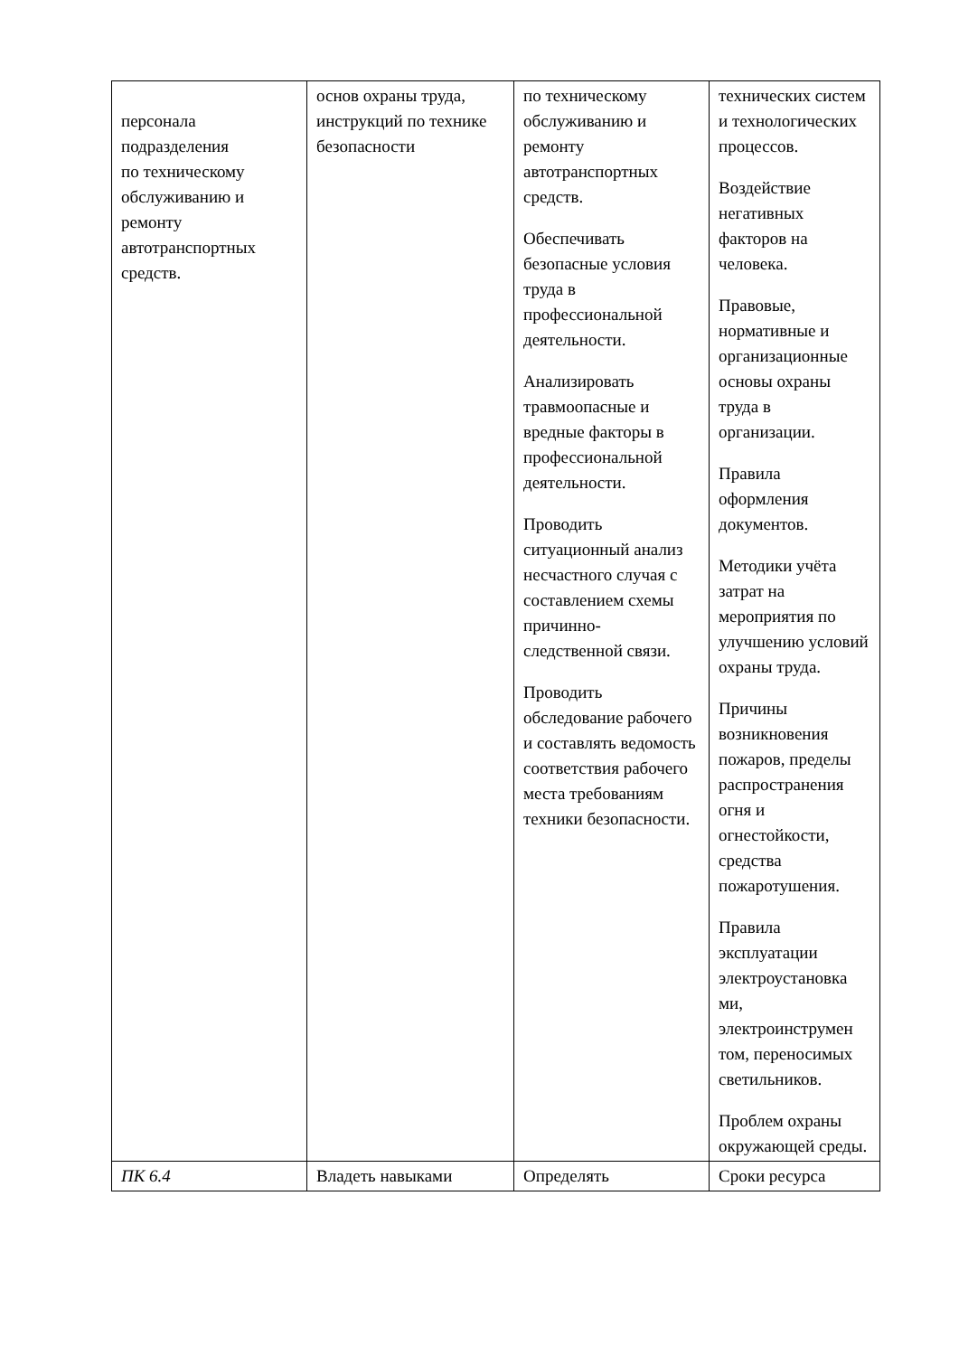| персонала подразделения по техническому обслуживанию и ремонту автотранспортных средств. | основ охраны труда, инструкций по технике безопасности | по техническому обслуживанию и ремонту автотранспортных средств. Обеспечивать безопасные условия труда в профессиональной деятельности. Анализировать травмоопасные и вредные факторы в профессиональной деятельности. Проводить ситуационный анализ несчастного случая с составлением схемы причинно-следственной связи. Проводить обследование рабочего и составлять ведомость соответствия рабочего места требованиям техники безопасности. | технических систем и технологических процессов. Воздействие негативных факторов на человека. Правовые, нормативные и организационные основы охраны труда в организации. Правила оформления документов. Методики учёта затрат на мероприятия по улучшению условий охраны труда. Причины возникновения пожаров, пределы распространения огня и огнестойкости, средства пожаротушения. Правила эксплуатации электроустановка ми, электроинструмен том, переносимых светильников. Проблем охраны окружающей среды. |
| ПК 6.4 | Владеть навыками | Определять | Сроки ресурса |